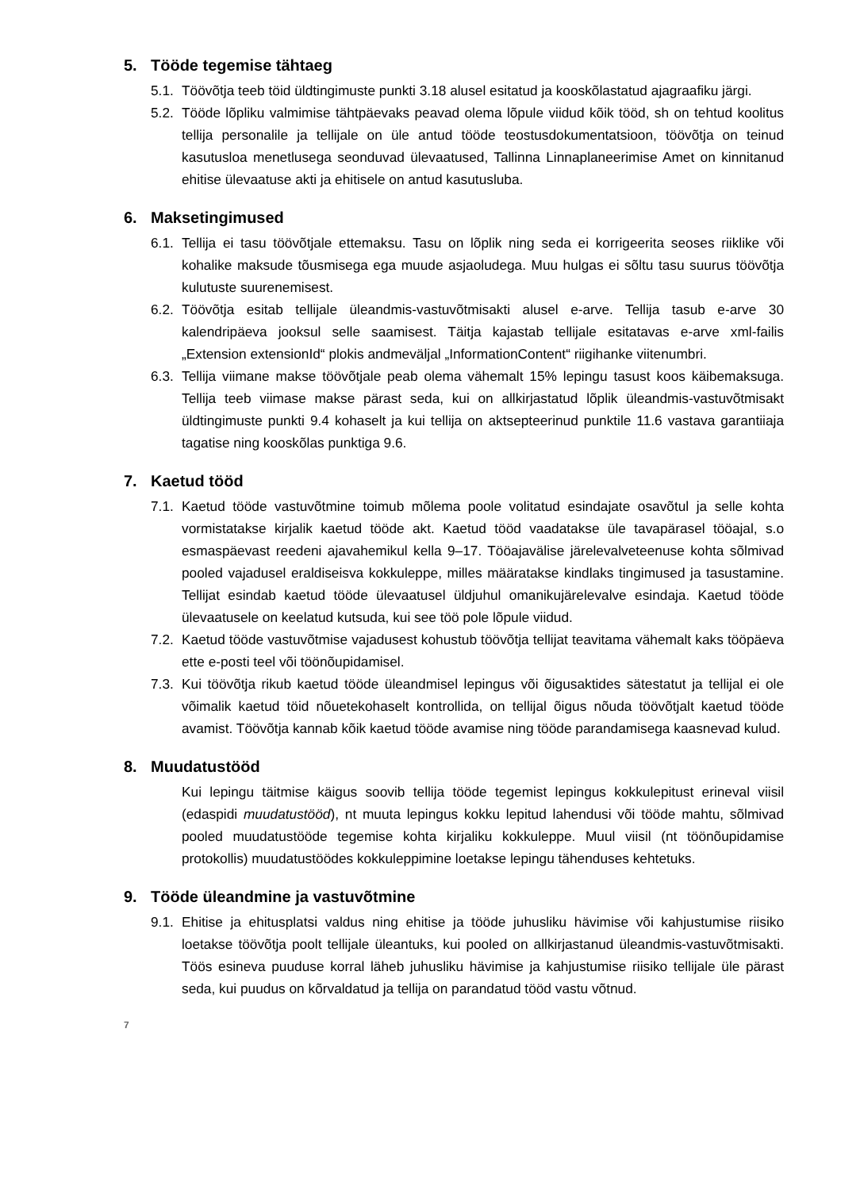5. Tööde tegemise tähtaeg
5.1.
Töövõtja teeb töid üldtingimuste punkti 3.18 alusel esitatud ja kooskõlastatud ajagraafiku järgi.
5.2.
Tööde lõpliku valmimise tähtpäevaks peavad olema lõpule viidud kõik tööd, sh on tehtud koolitus tellija personalile ja tellijale on üle antud tööde teostusdokumentatsioon, töövõtja on teinud kasutusloa menetlusega seonduvad ülevaatused, Tallinna Linnaplaneerimise Amet on kinnitanud ehitise ülevaatuse akti ja ehitisele on antud kasutusluba.
6. Maksetingimused
6.1.
Tellija ei tasu töövõtjale ettemaksu. Tasu on lõplik ning seda ei korrigeerita seoses riiklike või kohalike maksude tõusmisega ega muude asjaoludega. Muu hulgas ei sõltu tasu suurus töövõtja kulutuste suurenemisest.
6.2.
Töövõtja esitab tellijale üleandmis-vastuvõtmisakti alusel e-arve. Tellija tasub e-arve 30 kalendripäeva jooksul selle saamisest. Täitja kajastab tellijale esitatavas e-arve xml-failis „Extension extensionId“ plokis andmeväljal „InformationContent“ riigihanke viitenumbri.
6.3.
Tellija viimane makse töövõtjale peab olema vähemalt 15% lepingu tasust koos käibemaksuga. Tellija teeb viimase makse pärast seda, kui on allkirjastatud lõplik üleandmis-vastuvõtmisakt üldtingimuste punkti 9.4 kohaselt ja kui tellija on aktsepteerinud punktile 11.6 vastava garantiiaja tagatise ning kooskõlas punktiga 9.6.
7. Kaetud tööd
7.1.
Kaetud tööde vastuvõtmine toimub mõlema poole volitatud esindajate osavõtul ja selle kohta vormistatakse kirjalik kaetud tööde akt. Kaetud tööd vaadatakse üle tavapärasel tööajal, s.o esmaspäevast reedeni ajavahemikul kella 9–17. Tööajavälise järelevalveteenuse kohta sõlmivad pooled vajadusel eraldiseisva kokkuleppe, milles määratakse kindlaks tingimused ja tasustamine. Tellijat esindab kaetud tööde ülevaatusel üldjuhul omanikujärelevalve esindaja. Kaetud tööde ülevaatusele on keelatud kutsuda, kui see töö pole lõpule viidud.
7.2.
Kaetud tööde vastuvõtmise vajadusest kohustub töövõtja tellijat teavitama vähemalt kaks tööpäeva ette e-posti teel või töönõupidamisel.
7.3.
Kui töövõtja rikub kaetud tööde üleandmisel lepingus või õigusaktides sätestatut ja tellijal ei ole võimalik kaetud töid nõuetekohaselt kontrollida, on tellijal õigus nõuda töövõtjalt kaetud tööde avamist. Töövõtja kannab kõik kaetud tööde avamise ning tööde parandamisega kaasnevad kulud.
8. Muudatustööd
Kui lepingu täitmise käigus soovib tellija tööde tegemist lepingus kokkulepitust erineval viisil (edaspidi muudatustööd), nt muuta lepingus kokku lepitud lahendusi või tööde mahtu, sõlmivad pooled muudatustööde tegemise kohta kirjaliku kokkuleppe. Muul viisil (nt töönõupidamise protokollis) muudatustöödes kokkuleppimine loetakse lepingu tähenduses kehtetuks.
9. Tööde üleandmine ja vastuvõtmine
9.1.
Ehitise ja ehitusplatsi valdus ning ehitise ja tööde juhusliku hävimise või kahjustumise riisiko loetakse töövõtja poolt tellijale üleantuks, kui pooled on allkirjastanud üleandmis-vastuvõtmisakti. Töös esineva puuduse korral läheb juhusliku hävimise ja kahjustumise riisiko tellijale üle pärast seda, kui puudus on kõrvaldatud ja tellija on parandatud tööd vastu võtnud.
7